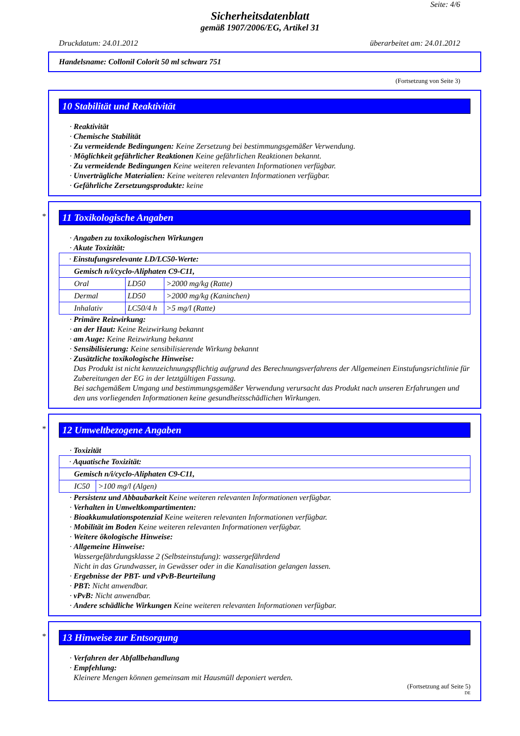Seite: 4/6
Sicherheitsdatenblatt
gemäß 1907/2006/EG, Artikel 31
Druckdatum: 24.01.2012 überarbeitet am: 24.01.2012
Handelsname: Collonil Colorit 50 ml schwarz 751
(Fortsetzung von Seite 3)
10 Stabilität und Reaktivität
· Reaktivität
· Chemische Stabilität
· Zu vermeidende Bedingungen: Keine Zersetzung bei bestimmungsgemäßer Verwendung.
· Möglichkeit gefährlicher Reaktionen Keine gefährlichen Reaktionen bekannt.
· Zu vermeidende Bedingungen Keine weiteren relevanten Informationen verfügbar.
· Unverträgliche Materialien: Keine weiteren relevanten Informationen verfügbar.
· Gefährliche Zersetzungsprodukte: keine
*
11 Toxikologische Angaben
· Angaben zu toxikologischen Wirkungen
· Akute Toxizität:
| · Einstufungsrelevante LD/LC50-Werte: | | |
| Gemisch n/i/cyclo-Aliphaten C9-C11, | | |
| Oral | LD50 | >2000 mg/kg (Ratte) |
| Dermal | LD50 | >2000 mg/kg (Kaninchen) |
| Inhalativ | LC50/4 h | >5 mg/l (Ratte) |
· Primäre Reizwirkung:
· an der Haut: Keine Reizwirkung bekannt
· am Auge: Keine Reizwirkung bekannt
· Sensibilisierung: Keine sensibilisierende Wirkung bekannt
· Zusätzliche toxikologische Hinweise:
Das Produkt ist nicht kennzeichnungspflichtig aufgrund des Berechnungsverfahrens der Allgemeinen Einstufungsrichtlinie für Zubereitungen der EG in der letztgültigen Fassung.
Bei sachgemäßem Umgang und bestimmungsgemäßer Verwendung verursacht das Produkt nach unseren Erfahrungen und den uns vorliegenden Informationen keine gesundheitsschädlichen Wirkungen.
*
12 Umweltbezogene Angaben
· Toxizität
| · Aquatische Toxizität: | |
| Gemisch n/i/cyclo-Aliphaten C9-C11, | |
| IC50 | >100 mg/l (Algen) |
· Persistenz und Abbaubarkeit Keine weiteren relevanten Informationen verfügbar.
· Verhalten in Umweltkompartimenten:
· Bioakkumulationspotenzial Keine weiteren relevanten Informationen verfügbar.
· Mobilität im Boden Keine weiteren relevanten Informationen verfügbar.
· Weitere ökologische Hinweise:
· Allgemeine Hinweise:
Wassergefährdungsklasse 2 (Selbsteinstufung): wassergefährdend
Nicht in das Grundwasser, in Gewässer oder in die Kanalisation gelangen lassen.
· Ergebnisse der PBT- und vPvB-Beurteilung
· PBT: Nicht anwendbar.
· vPvB: Nicht anwendbar.
· Andere schädliche Wirkungen Keine weiteren relevanten Informationen verfügbar.
*
13 Hinweise zur Entsorgung
· Verfahren der Abfallbehandlung
· Empfehlung:
Kleinere Mengen können gemeinsam mit Hausmüll deponiert werden.
(Fortsetzung auf Seite 5)
DE